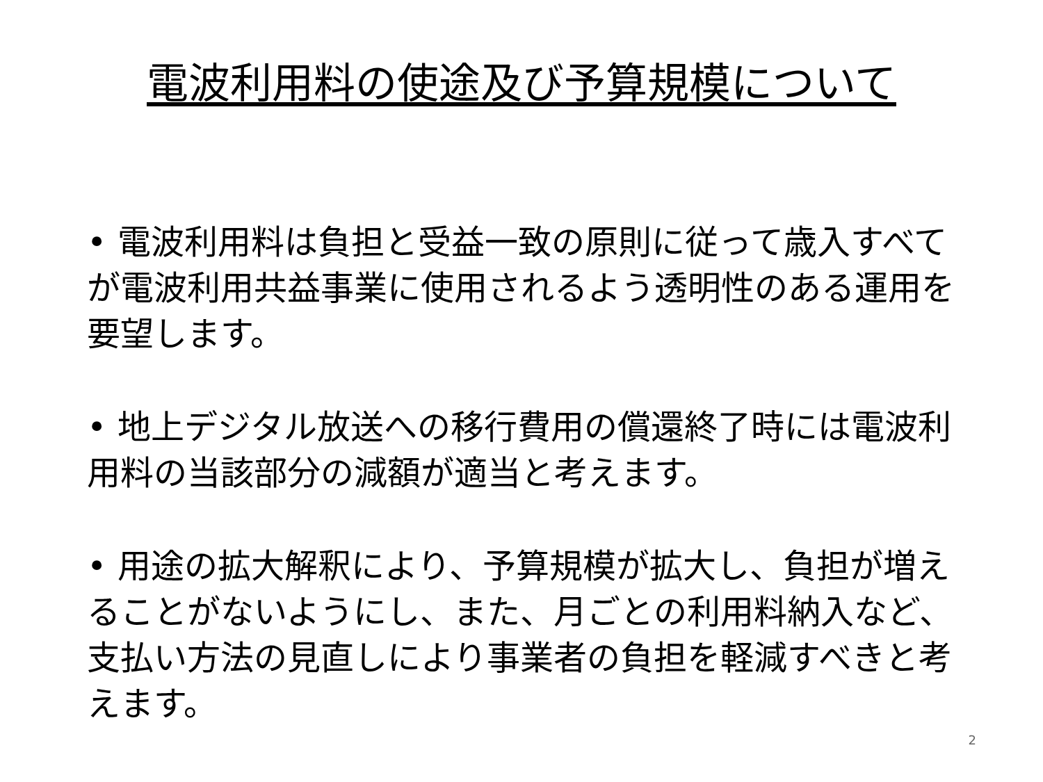電波利用料の使途及び予算規模について
• 電波利用料は負担と受益一致の原則に従って歳入すべてが電波利用共益事業に使用されるよう透明性のある運用を要望します。
• 地上デジタル放送への移行費用の償還終了時には電波利用料の当該部分の減額が適当と考えます。
• 用途の拡大解釈により、予算規模が拡大し、負担が増えることがないようにし、また、月ごとの利用料納入など、支払い方法の見直しにより事業者の負担を軽減すべきと考えます。
2